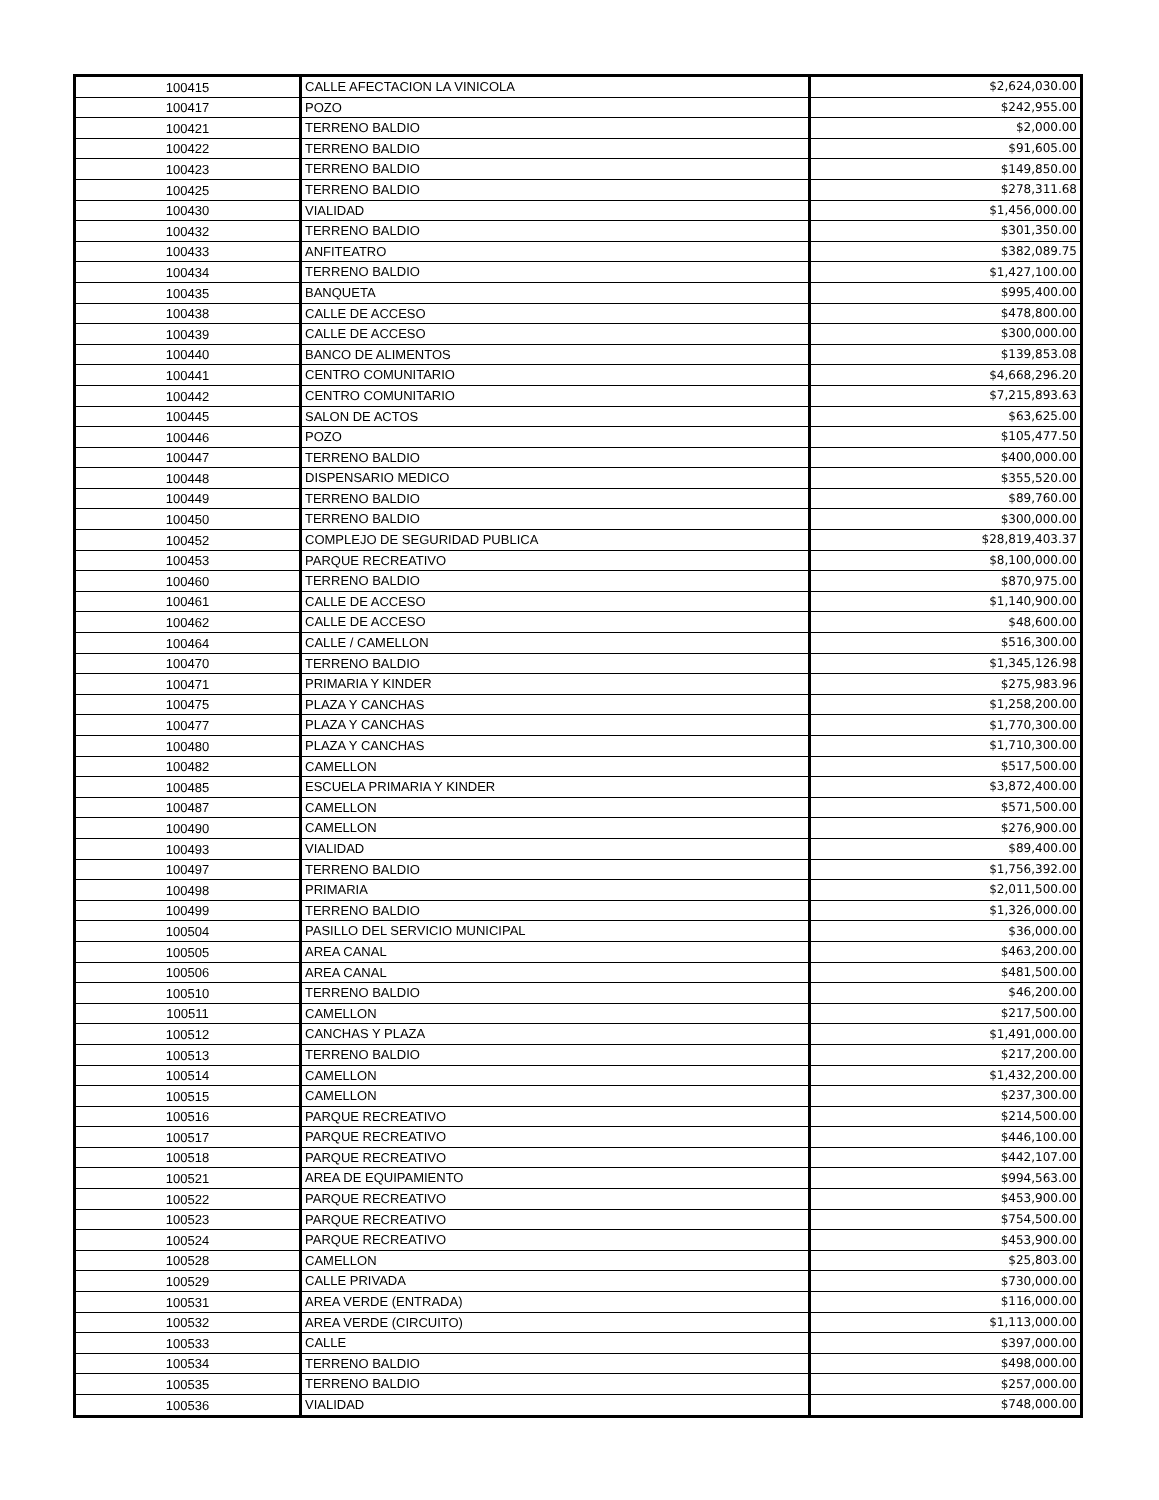| 100415 | CALLE AFECTACION LA VINICOLA | $2,624,030.00 |
| 100417 | POZO | $242,955.00 |
| 100421 | TERRENO BALDIO | $2,000.00 |
| 100422 | TERRENO BALDIO | $91,605.00 |
| 100423 | TERRENO BALDIO | $149,850.00 |
| 100425 | TERRENO BALDIO | $278,311.68 |
| 100430 | VIALIDAD | $1,456,000.00 |
| 100432 | TERRENO BALDIO | $301,350.00 |
| 100433 | ANFITEATRO | $382,089.75 |
| 100434 | TERRENO BALDIO | $1,427,100.00 |
| 100435 | BANQUETA | $995,400.00 |
| 100438 | CALLE DE ACCESO | $478,800.00 |
| 100439 | CALLE DE ACCESO | $300,000.00 |
| 100440 | BANCO DE ALIMENTOS | $139,853.08 |
| 100441 | CENTRO COMUNITARIO | $4,668,296.20 |
| 100442 | CENTRO COMUNITARIO | $7,215,893.63 |
| 100445 | SALON DE ACTOS | $63,625.00 |
| 100446 | POZO | $105,477.50 |
| 100447 | TERRENO BALDIO | $400,000.00 |
| 100448 | DISPENSARIO MEDICO | $355,520.00 |
| 100449 | TERRENO BALDIO | $89,760.00 |
| 100450 | TERRENO BALDIO | $300,000.00 |
| 100452 | COMPLEJO DE SEGURIDAD PUBLICA | $28,819,403.37 |
| 100453 | PARQUE RECREATIVO | $8,100,000.00 |
| 100460 | TERRENO BALDIO | $870,975.00 |
| 100461 | CALLE DE ACCESO | $1,140,900.00 |
| 100462 | CALLE DE ACCESO | $48,600.00 |
| 100464 | CALLE / CAMELLON | $516,300.00 |
| 100470 | TERRENO BALDIO | $1,345,126.98 |
| 100471 | PRIMARIA Y KINDER | $275,983.96 |
| 100475 | PLAZA Y CANCHAS | $1,258,200.00 |
| 100477 | PLAZA Y CANCHAS | $1,770,300.00 |
| 100480 | PLAZA Y CANCHAS | $1,710,300.00 |
| 100482 | CAMELLON | $517,500.00 |
| 100485 | ESCUELA PRIMARIA Y KINDER | $3,872,400.00 |
| 100487 | CAMELLON | $571,500.00 |
| 100490 | CAMELLON | $276,900.00 |
| 100493 | VIALIDAD | $89,400.00 |
| 100497 | TERRENO BALDIO | $1,756,392.00 |
| 100498 | PRIMARIA | $2,011,500.00 |
| 100499 | TERRENO BALDIO | $1,326,000.00 |
| 100504 | PASILLO DEL SERVICIO MUNICIPAL | $36,000.00 |
| 100505 | AREA CANAL | $463,200.00 |
| 100506 | AREA CANAL | $481,500.00 |
| 100510 | TERRENO BALDIO | $46,200.00 |
| 100511 | CAMELLON | $217,500.00 |
| 100512 | CANCHAS Y PLAZA | $1,491,000.00 |
| 100513 | TERRENO BALDIO | $217,200.00 |
| 100514 | CAMELLON | $1,432,200.00 |
| 100515 | CAMELLON | $237,300.00 |
| 100516 | PARQUE RECREATIVO | $214,500.00 |
| 100517 | PARQUE RECREATIVO | $446,100.00 |
| 100518 | PARQUE RECREATIVO | $442,107.00 |
| 100521 | AREA DE EQUIPAMIENTO | $994,563.00 |
| 100522 | PARQUE RECREATIVO | $453,900.00 |
| 100523 | PARQUE RECREATIVO | $754,500.00 |
| 100524 | PARQUE RECREATIVO | $453,900.00 |
| 100528 | CAMELLON | $25,803.00 |
| 100529 | CALLE PRIVADA | $730,000.00 |
| 100531 | AREA VERDE (ENTRADA) | $116,000.00 |
| 100532 | AREA VERDE (CIRCUITO) | $1,113,000.00 |
| 100533 | CALLE | $397,000.00 |
| 100534 | TERRENO BALDIO | $498,000.00 |
| 100535 | TERRENO BALDIO | $257,000.00 |
| 100536 | VIALIDAD | $748,000.00 |